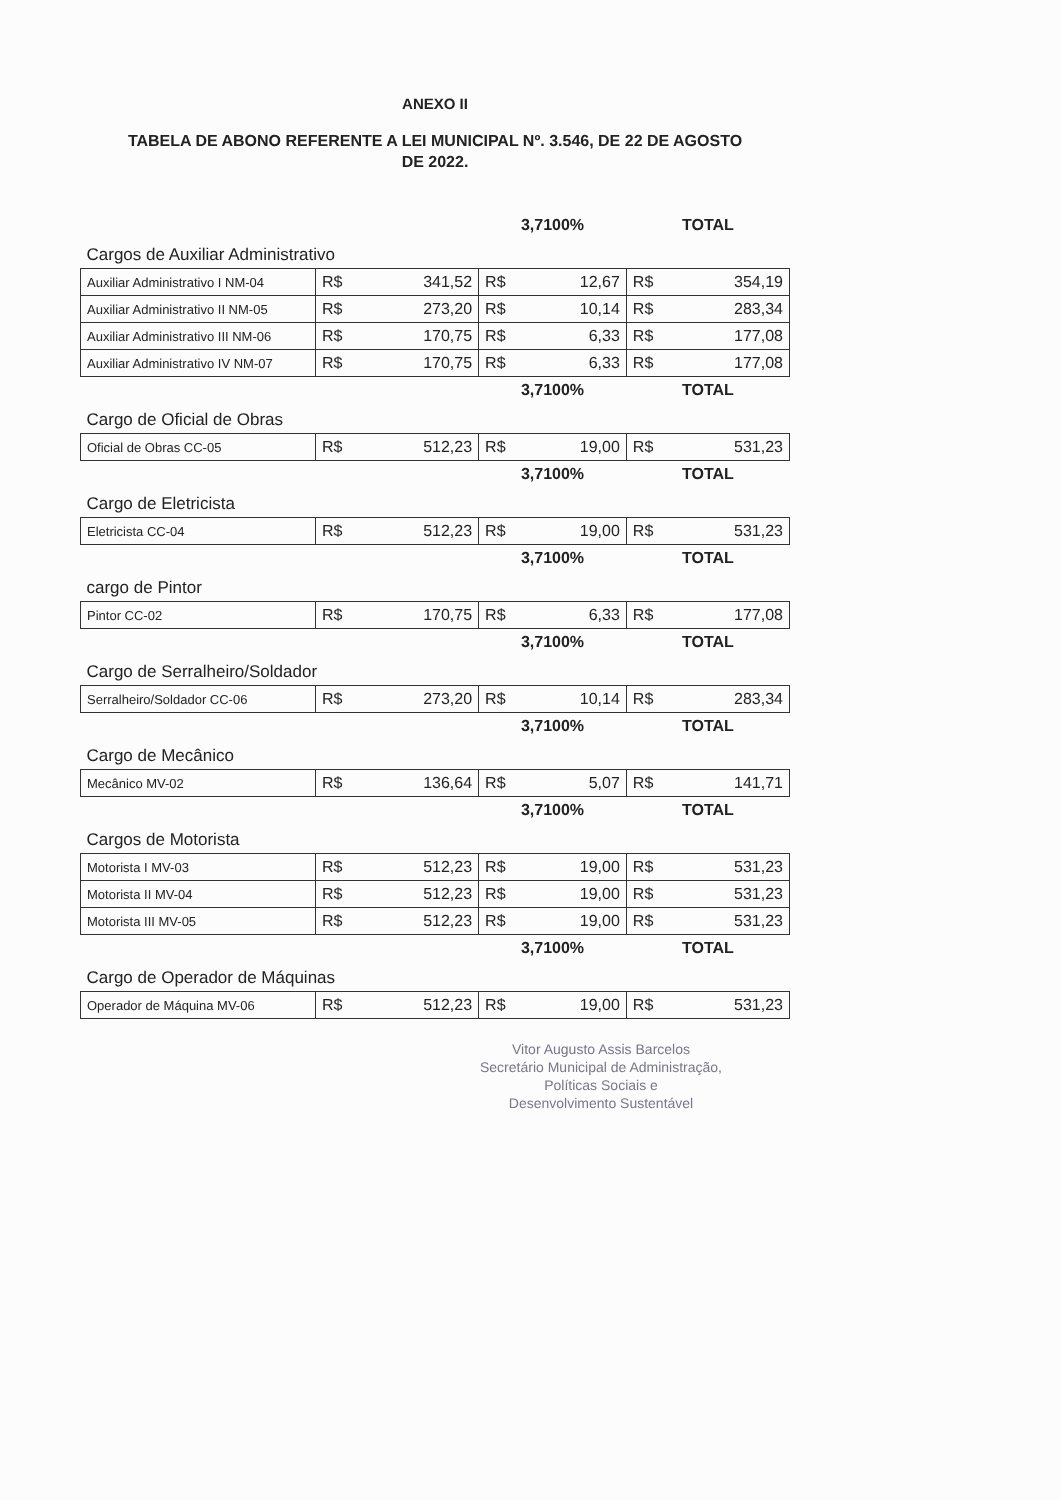ANEXO II
TABELA DE ABONO REFERENTE A LEI MUNICIPAL Nº. 3.546, DE 22 DE AGOSTO
DE 2022.
| | | | 3,7100% | | TOTAL | |
| Cargos de Auxiliar Administrativo | | | | | | |
| Auxiliar Administrativo I NM-04 | R$ | 341,52 | R$ | 12,67 | R$ | 354,19 |
| Auxiliar Administrativo II NM-05 | R$ | 273,20 | R$ | 10,14 | R$ | 283,34 |
| Auxiliar Administrativo III NM-06 | R$ | 170,75 | R$ | 6,33 | R$ | 177,08 |
| Auxiliar Administrativo IV NM-07 | R$ | 170,75 | R$ | 6,33 | R$ | 177,08 |
| | | | 3,7100% | | TOTAL | |
| Cargo de Oficial de Obras | | | | | | |
| Oficial de Obras CC-05 | R$ | 512,23 | R$ | 19,00 | R$ | 531,23 |
| | | | 3,7100% | | TOTAL | |
| Cargo de Eletricista | | | | | | |
| Eletricista CC-04 | R$ | 512,23 | R$ | 19,00 | R$ | 531,23 |
| | | | 3,7100% | | TOTAL | |
| cargo de Pintor | | | | | | |
| Pintor CC-02 | R$ | 170,75 | R$ | 6,33 | R$ | 177,08 |
| | | | 3,7100% | | TOTAL | |
| Cargo de Serralheiro/Soldador | | | | | | |
| Serralheiro/Soldador CC-06 | R$ | 273,20 | R$ | 10,14 | R$ | 283,34 |
| | | | 3,7100% | | TOTAL | |
| Cargo de Mecânico | | | | | | |
| Mecânico MV-02 | R$ | 136,64 | R$ | 5,07 | R$ | 141,71 |
| | | | 3,7100% | | TOTAL | |
| Cargos de Motorista | | | | | | |
| Motorista I MV-03 | R$ | 512,23 | R$ | 19,00 | R$ | 531,23 |
| Motorista II MV-04 | R$ | 512,23 | R$ | 19,00 | R$ | 531,23 |
| Motorista III MV-05 | R$ | 512,23 | R$ | 19,00 | R$ | 531,23 |
| | | | 3,7100% | | TOTAL | |
| Cargo de Operador de Máquinas | | | | | | |
| Operador de Máquina MV-06 | R$ | 512,23 | R$ | 19,00 | R$ | 531,23 |
Vitor Augusto Assis Barcelos
Secretário Municipal de Administração,
Políticas Sociais e
Desenvolvimento Sustentável